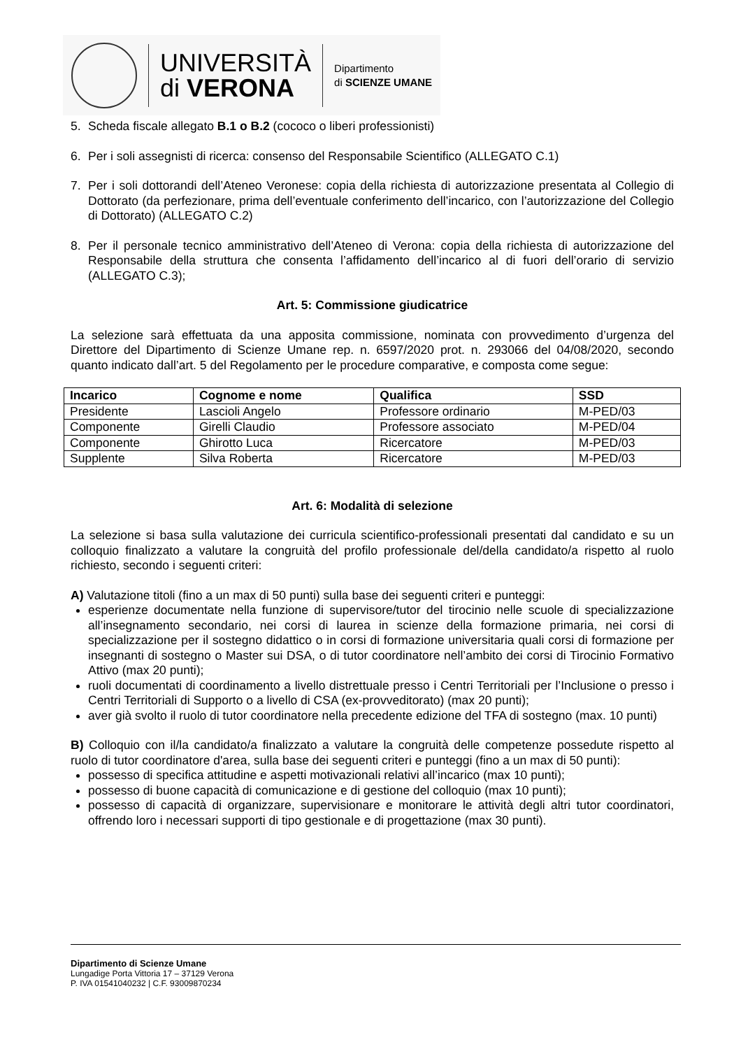UNIVERSITÀ
di VERONA
Dipartimento
di SCIENZE UMANE
5. Scheda fiscale allegato B.1 o B.2 (cococo o liberi professionisti)
6. Per i soli assegnisti di ricerca: consenso del Responsabile Scientifico (ALLEGATO C.1)
7. Per i soli dottorandi dell’Ateneo Veronese: copia della richiesta di autorizzazione presentata al Collegio di Dottorato (da perfezionare, prima dell’eventuale conferimento dell’incarico, con l’autorizzazione del Collegio di Dottorato) (ALLEGATO C.2)
8. Per il personale tecnico amministrativo dell’Ateneo di Verona: copia della richiesta di autorizzazione del Responsabile della struttura che consenta l’affidamento dell’incarico al di fuori dell’orario di servizio (ALLEGATO C.3);
Art. 5: Commissione giudicatrice
La selezione sarà effettuata da una apposita commissione, nominata con provvedimento d’urgenza del Direttore del Dipartimento di Scienze Umane rep. n. 6597/2020 prot. n. 293066 del 04/08/2020, secondo quanto indicato dall’art. 5 del Regolamento per le procedure comparative, e composta come segue:
| Incarico | Cognome e nome | Qualifica | SSD |
| --- | --- | --- | --- |
| Presidente | Lascioli Angelo | Professore ordinario | M-PED/03 |
| Componente | Girelli Claudio | Professore associato | M-PED/04 |
| Componente | Ghirotto Luca | Ricercatore | M-PED/03 |
| Supplente | Silva Roberta | Ricercatore | M-PED/03 |
Art. 6: Modalità di selezione
La selezione si basa sulla valutazione dei curricula scientifico-professionali presentati dal candidato e su un colloquio finalizzato a valutare la congruità del profilo professionale del/della candidato/a rispetto al ruolo richiesto, secondo i seguenti criteri:
A) Valutazione titoli (fino a un max di 50 punti) sulla base dei seguenti criteri e punteggi:
esperienze documentate nella funzione di supervisore/tutor del tirocinio nelle scuole di specializzazione all’insegnamento secondario, nei corsi di laurea in scienze della formazione primaria, nei corsi di specializzazione per il sostegno didattico o in corsi di formazione universitaria quali corsi di formazione per insegnanti di sostegno o Master sui DSA, o di tutor coordinatore nell’ambito dei corsi di Tirocinio Formativo Attivo (max 20 punti);
ruoli documentati di coordinamento a livello distrettuale presso i Centri Territoriali per l’Inclusione o presso i Centri Territoriali di Supporto o a livello di CSA (ex-provveditorato) (max 20 punti);
aver già svolto il ruolo di tutor coordinatore nella precedente edizione del TFA di sostegno (max. 10 punti)
B) Colloquio con il/la candidato/a finalizzato a valutare la congruità delle competenze possedute rispetto al ruolo di tutor coordinatore d'area, sulla base dei seguenti criteri e punteggi (fino a un max di 50 punti):
possesso di specifica attitudine e aspetti motivazionali relativi all’incarico (max 10 punti);
possesso di buone capacità di comunicazione e di gestione del colloquio (max 10 punti);
possesso di capacità di organizzare, supervisionare e monitorare le attività degli altri tutor coordinatori, offrendo loro i necessari supporti di tipo gestionale e di progettazione (max 30 punti).
Dipartimento di Scienze Umane
Lungadige Porta Vittoria 17 – 37129 Verona
P. IVA 01541040232 | C.F. 93009870234